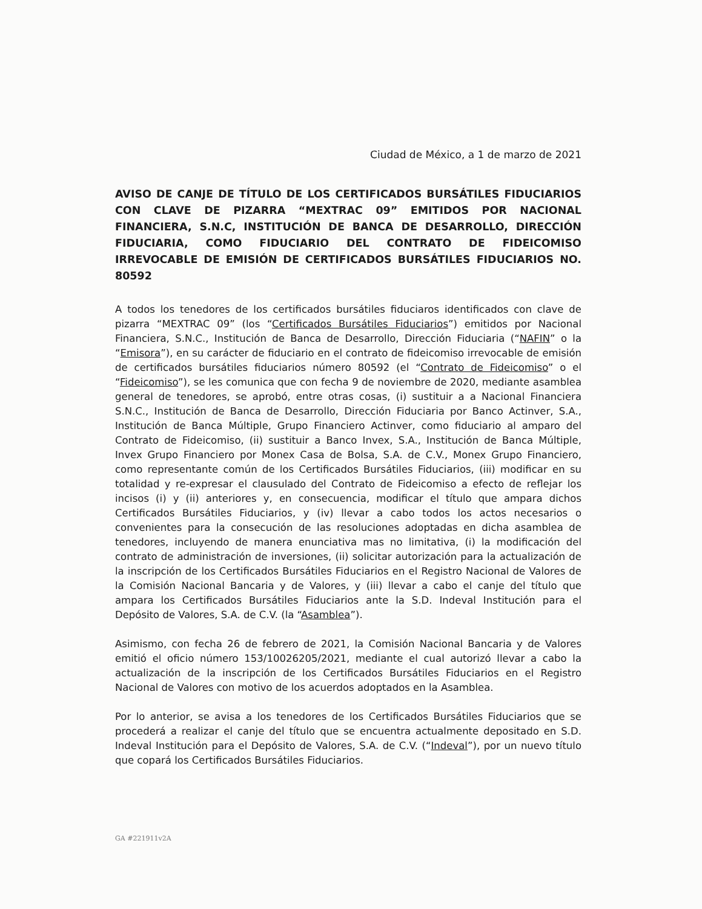Ciudad de México, a 1 de marzo de 2021
AVISO DE CANJE DE TÍTULO DE LOS CERTIFICADOS BURSÁTILES FIDUCIARIOS CON CLAVE DE PIZARRA “MEXTRAC 09” EMITIDOS POR NACIONAL FINANCIERA, S.N.C, INSTITUCIÓN DE BANCA DE DESARROLLO, DIRECCIÓN FIDUCIARIA, COMO FIDUCIARIO DEL CONTRATO DE FIDEICOMISO IRREVOCABLE DE EMISIÓN DE CERTIFICADOS BURSÁTILES FIDUCIARIOS NO. 80592
A todos los tenedores de los certificados bursátiles fiduciaros identificados con clave de pizarra “MEXTRAC 09” (los “Certificados Bursátiles Fiduciarios”) emitidos por Nacional Financiera, S.N.C., Institución de Banca de Desarrollo, Dirección Fiduciaria (“NAFIN” o la “Emisora”), en su carácter de fiduciario en el contrato de fideicomiso irrevocable de emisión de certificados bursátiles fiduciarios número 80592 (el “Contrato de Fideicomiso” o el “Fideicomiso”), se les comunica que con fecha 9 de noviembre de 2020, mediante asamblea general de tenedores, se aprobó, entre otras cosas, (i) sustituir a a Nacional Financiera S.N.C., Institución de Banca de Desarrollo, Dirección Fiduciaria por Banco Actinver, S.A., Institución de Banca Múltiple, Grupo Financiero Actinver, como fiduciario al amparo del Contrato de Fideicomiso, (ii) sustituir a Banco Invex, S.A., Institución de Banca Múltiple, Invex Grupo Financiero por Monex Casa de Bolsa, S.A. de C.V., Monex Grupo Financiero, como representante común de los Certificados Bursátiles Fiduciarios, (iii) modificar en su totalidad y re-expresar el clausulado del Contrato de Fideicomiso a efecto de reflejar los incisos (i) y (ii) anteriores y, en consecuencia, modificar el título que ampara dichos Certificados Bursátiles Fiduciarios, y (iv) llevar a cabo todos los actos necesarios o convenientes para la consecución de las resoluciones adoptadas en dicha asamblea de tenedores, incluyendo de manera enunciativa mas no limitativa, (i) la modificación del contrato de administración de inversiones, (ii) solicitar autorización para la actualización de la inscripción de los Certificados Bursátiles Fiduciarios en el Registro Nacional de Valores de la Comisión Nacional Bancaria y de Valores, y (iii) llevar a cabo el canje del título que ampara los Certificados Bursátiles Fiduciarios ante la S.D. Indeval Institución para el Depósito de Valores, S.A. de C.V. (la “Asamblea”).
Asimismo, con fecha 26 de febrero de 2021, la Comisión Nacional Bancaria y de Valores emitió el oficio número 153/10026205/2021, mediante el cual autorizó llevar a cabo la actualización de la inscripción de los Certificados Bursátiles Fiduciarios en el Registro Nacional de Valores con motivo de los acuerdos adoptados en la Asamblea.
Por lo anterior, se avisa a los tenedores de los Certificados Bursátiles Fiduciarios que se procederá a realizar el canje del título que se encuentra actualmente depositado en S.D. Indeval Institución para el Depósito de Valores, S.A. de C.V. (“Indeval”), por un nuevo título que copará los Certificados Bursátiles Fiduciarios.
GA #221911v2A